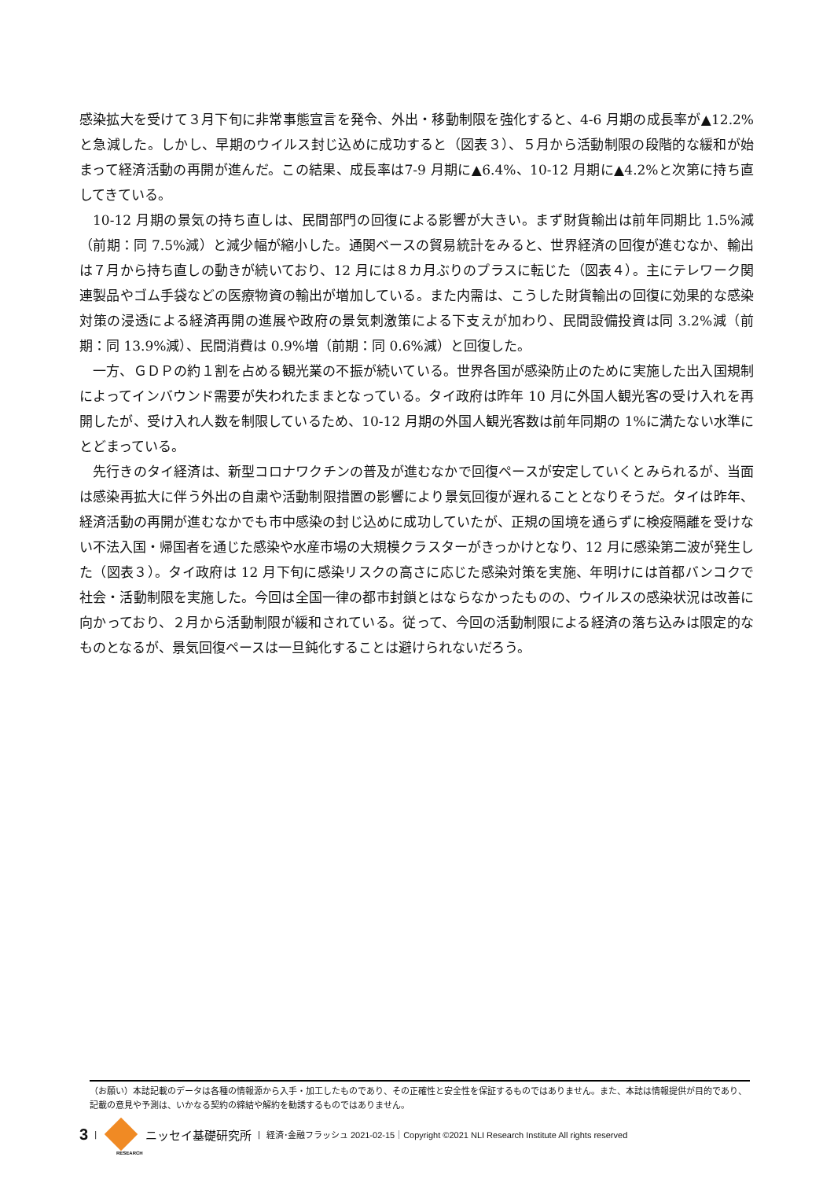感染拡大を受けて３月下旬に非常事態宣言を発令、外出・移動制限を強化すると、4-6 月期の成長率が▲12.2%と急減した。しかし、早期のウイルス封じ込めに成功すると（図表３）、５月から活動制限の段階的な緩和が始まって経済活動の再開が進んだ。この結果、成長率は7-9 月期に▲6.4%、10-12 月期に▲4.2%と次第に持ち直してきている。
10-12 月期の景気の持ち直しは、民間部門の回復による影響が大きい。まず財貨輸出は前年同期比 1.5%減（前期：同 7.5%減）と減少幅が縮小した。通関ベースの貿易統計をみると、世界経済の回復が進むなか、輸出は７月から持ち直しの動きが続いており、12 月には８カ月ぶりのプラスに転じた（図表４）。主にテレワーク関連製品やゴム手袋などの医療物資の輸出が増加している。また内需は、こうした財貨輸出の回復に効果的な感染対策の浸透による経済再開の進展や政府の景気刺激策による下支えが加わり、民間設備投資は同 3.2%減（前期：同 13.9%減）、民間消費は 0.9%増（前期：同 0.6%減）と回復した。
一方、ＧＤＰの約１割を占める観光業の不振が続いている。世界各国が感染防止のために実施した出入国規制によってインバウンド需要が失われたままとなっている。タイ政府は昨年 10 月に外国人観光客の受け入れを再開したが、受け入れ人数を制限しているため、10-12 月期の外国人観光客数は前年同期の 1%に満たない水準にとどまっている。
先行きのタイ経済は、新型コロナワクチンの普及が進むなかで回復ペースが安定していくとみられるが、当面は感染再拡大に伴う外出の自粛や活動制限措置の影響により景気回復が遅れることとなりそうだ。タイは昨年、経済活動の再開が進むなかでも市中感染の封じ込めに成功していたが、正規の国境を通らずに検疫隔離を受けない不法入国・帰国者を通じた感染や水産市場の大規模クラスターがきっかけとなり、12 月に感染第二波が発生した（図表３）。タイ政府は 12 月下旬に感染リスクの高さに応じた感染対策を実施、年明けには首都バンコクで社会・活動制限を実施した。今回は全国一律の都市封鎖とはならなかったものの、ウイルスの感染状況は改善に向かっており、２月から活動制限が緩和されている。従って、今回の活動制限による経済の落ち込みは限定的なものとなるが、景気回復ペースは一旦鈍化することは避けられないだろう。
（お願い）本誌記載のデータは各種の情報源から入手・加工したものであり、その正確性と安全性を保証するものではありません。また、本誌は情報提供が目的であり、記載の意見や予測は、いかなる契約の締結や解約を勧誘するものではありません。
3 |
ニッセイ基礎研究所 | 経済･金融フラッシュ 2021-02-15｜Copyright ©2021 NLI Research Institute All rights reserved
RESEARCH